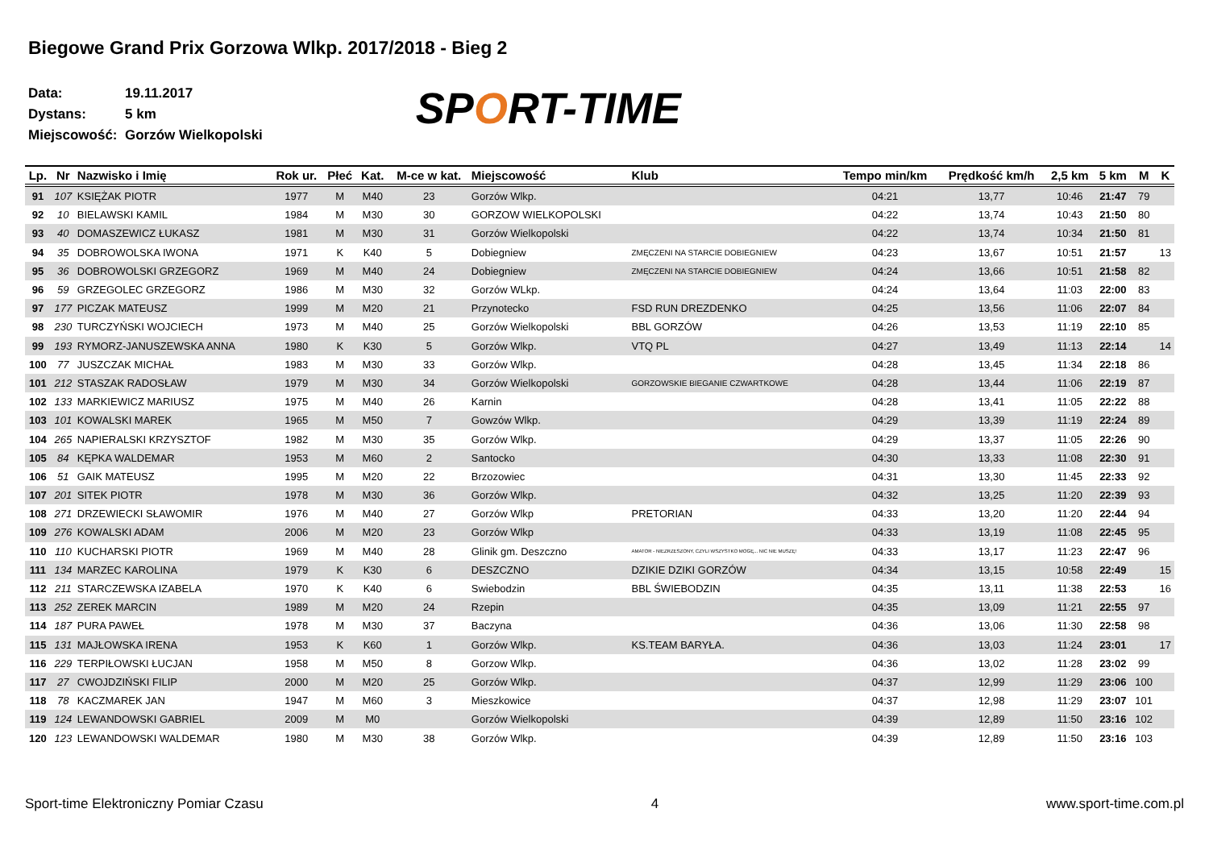Biegowe Grand Prix Gorzowa Wlkp. 2017/2018 - Bieg 2
Data: 19.11.2017
Dystans: 5 km
Miejscowość: Gorzów Wielkopolski
SPORT-TIME
| Lp. | Nr | Nazwisko i Imię | Rok ur. | Płeć | Kat. | M-ce w kat. | Miejscowość | Klub | Tempo min/km | Prędkość km/h | 2,5 km | 5 km | M | K |
| --- | --- | --- | --- | --- | --- | --- | --- | --- | --- | --- | --- | --- | --- | --- |
| 91 | 107 | KSIĘŻAK PIOTR | 1977 | M | M40 | 23 | Gorzów Wlkp. | | 04:21 | 13,77 | 10:46 | 21:47 | 79 | |
| 92 | 10 | BIELAWSKI KAMIL | 1984 | M | M30 | 30 | GORZOW WIELKOPOLSKI | | 04:22 | 13,74 | 10:43 | 21:50 | 80 | |
| 93 | 40 | DOMASZEWICZ ŁUKASZ | 1981 | M | M30 | 31 | Gorzów Wielkopolski | | 04:22 | 13,74 | 10:34 | 21:50 | 81 | |
| 94 | 35 | DOBROWOLSKA IWONA | 1971 | K | K40 | 5 | Dobiegniew | ZMĘCZENI NA STARCIE DOBIEGNIEW | 04:23 | 13,67 | 10:51 | 21:57 | | 13 |
| 95 | 36 | DOBROWOLSKI GRZEGORZ | 1969 | M | M40 | 24 | Dobiegniew | ZMĘCZENI NA STARCIE DOBIEGNIEW | 04:24 | 13,66 | 10:51 | 21:58 | 82 | |
| 96 | 59 | GRZEGOLEC GRZEGORZ | 1986 | M | M30 | 32 | Gorzów WLkp. | | 04:24 | 13,64 | 11:03 | 22:00 | 83 | |
| 97 | 177 | PICZAK MATEUSZ | 1999 | M | M20 | 21 | Przynotecko | FSD RUN DREZDENKO | 04:25 | 13,56 | 11:06 | 22:07 | 84 | |
| 98 | 230 | TURCZYŃSKI WOJCIECH | 1973 | M | M40 | 25 | Gorzów Wielkopolski | BBL GORZÓW | 04:26 | 13,53 | 11:19 | 22:10 | 85 | |
| 99 | 193 | RYMORZ-JANUSZEWSKA ANNA | 1980 | K | K30 | 5 | Gorzów Wlkp. | VTQ PL | 04:27 | 13,49 | 11:13 | 22:14 | | 14 |
| 100 | 77 | JUSZCZAK MICHAŁ | 1983 | M | M30 | 33 | Gorzów Wlkp. | | 04:28 | 13,45 | 11:34 | 22:18 | 86 | |
| 101 | 212 | STASZAK RADOSŁAW | 1979 | M | M30 | 34 | Gorzów Wielkopolski | GORZOWSKIE BIEGANIE CZWARTKOWE | 04:28 | 13,44 | 11:06 | 22:19 | 87 | |
| 102 | 133 | MARKIEWICZ MARIUSZ | 1975 | M | M40 | 26 | Karnin | | 04:28 | 13,41 | 11:05 | 22:22 | 88 | |
| 103 | 101 | KOWALSKI MAREK | 1965 | M | M50 | 7 | Gowzów Wlkp. | | 04:29 | 13,39 | 11:19 | 22:24 | 89 | |
| 104 | 265 | NAPIERALSKI KRZYSZTOF | 1982 | M | M30 | 35 | Gorzów Wlkp. | | 04:29 | 13,37 | 11:05 | 22:26 | 90 | |
| 105 | 84 | KĘPKA WALDEMAR | 1953 | M | M60 | 2 | Santocko | | 04:30 | 13,33 | 11:08 | 22:30 | 91 | |
| 106 | 51 | GAIK MATEUSZ | 1995 | M | M20 | 22 | Brzozowiec | | 04:31 | 13,30 | 11:45 | 22:33 | 92 | |
| 107 | 201 | SITEK PIOTR | 1978 | M | M30 | 36 | Gorzów Wlkp. | | 04:32 | 13,25 | 11:20 | 22:39 | 93 | |
| 108 | 271 | DRZEWIECKI SŁAWOMIR | 1976 | M | M40 | 27 | Gorzów Wlkp | PRETORIAN | 04:33 | 13,20 | 11:20 | 22:44 | 94 | |
| 109 | 276 | KOWALSKI ADAM | 2006 | M | M20 | 23 | Gorzów Wlkp | | 04:33 | 13,19 | 11:08 | 22:45 | 95 | |
| 110 | 110 | KUCHARSKI PIOTR | 1969 | M | M40 | 28 | Glinik gm. Deszczno | AMATOR - NIEZRZESZONY, CZYLI WSZYSTKO MOGĘ... NIC NIE MUSZĘ! | 04:33 | 13,17 | 11:23 | 22:47 | 96 | |
| 111 | 134 | MARZEC KAROLINA | 1979 | K | K30 | 6 | DESZCZNO | DZIKIE DZIKI GORZÓW | 04:34 | 13,15 | 10:58 | 22:49 | | 15 |
| 112 | 211 | STARCZEWSKA IZABELA | 1970 | K | K40 | 6 | Swiebodzin | BBL ŚWIEBODZIN | 04:35 | 13,11 | 11:38 | 22:53 | | 16 |
| 113 | 252 | ZEREK MARCIN | 1989 | M | M20 | 24 | Rzepin | | 04:35 | 13,09 | 11:21 | 22:55 | 97 | |
| 114 | 187 | PURA PAWEŁ | 1978 | M | M30 | 37 | Baczyna | | 04:36 | 13,06 | 11:30 | 22:58 | 98 | |
| 115 | 131 | MAJŁOWSKA IRENA | 1953 | K | K60 | 1 | Gorzów Wlkp. | KS.TEAM BARYŁA. | 04:36 | 13,03 | 11:24 | 23:01 | | 17 |
| 116 | 229 | TERPIŁOWSKI ŁUCJAN | 1958 | M | M50 | 8 | Gorzow Wlkp. | | 04:36 | 13,02 | 11:28 | 23:02 | 99 | |
| 117 | 27 | CWOJDZIŃSKI FILIP | 2000 | M | M20 | 25 | Gorzów Wlkp. | | 04:37 | 12,99 | 11:29 | 23:06 | 100 | |
| 118 | 78 | KACZMAREK JAN | 1947 | M | M60 | 3 | Mieszkowice | | 04:37 | 12,98 | 11:29 | 23:07 | 101 | |
| 119 | 124 | LEWANDOWSKI GABRIEL | 2009 | M | M0 | | Gorzów Wielkopolski | | 04:39 | 12,89 | 11:50 | 23:16 | 102 | |
| 120 | 123 | LEWANDOWSKI WALDEMAR | 1980 | M | M30 | 38 | Gorzów Wlkp. | | 04:39 | 12,89 | 11:50 | 23:16 | 103 | |
Sport-time Elektroniczny Pomiar Czasu 4 www.sport-time.com.pl